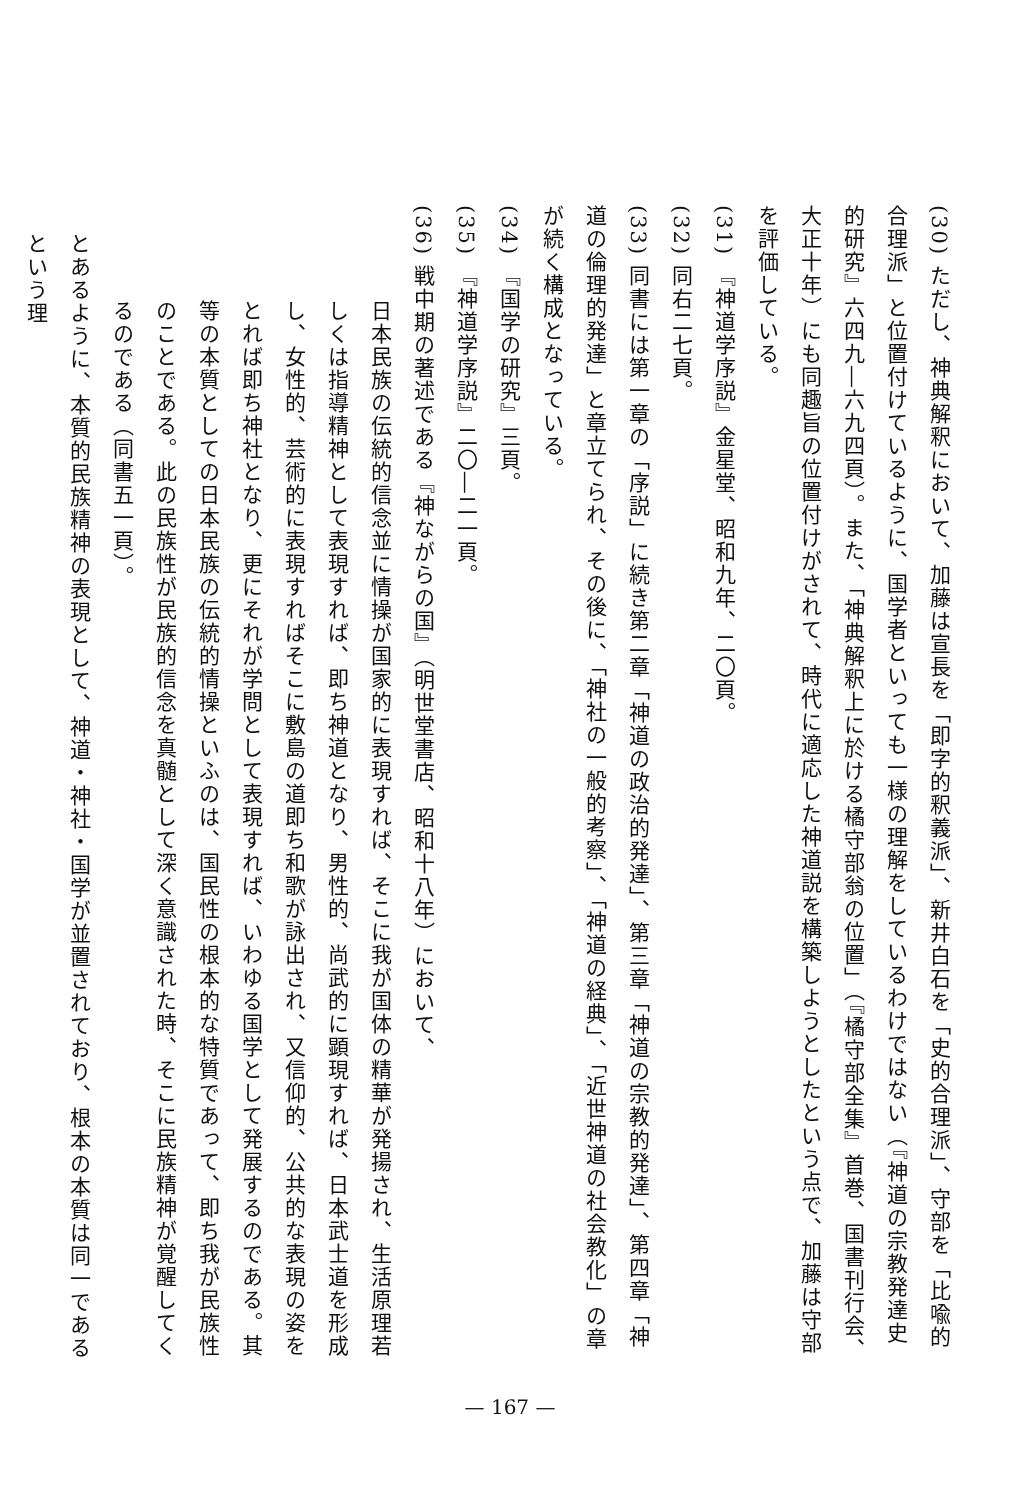(30) ただし、神典解釈において、加藤は宣長を「即字的釈義派」、新井白石を「史的合理派」、守部を「比喩的合理派」と位置付けているように、国学者といっても一様の理解をしているわけではない（『神道の宗教発達史的研究』六四九―六九四頁）。また、「神典解釈上に於ける橘守部翁の位置」（『橘守部全集』首巻、国書刊行会、大正十年）にも同趣旨の位置付けがされて、時代に適応した神道説を構築しようとしたという点で、加藤は守部を評価している。
(31) 『神道学序説』金星堂、昭和九年、二〇頁。
(32) 同右二七頁。
(33) 同書には第一章の「序説」に続き第二章「神道の政治的発達」、第三章「神道の宗教的発達」、第四章「神道の倫理的発達」と章立てられ、その後に、「神社の一般的考察」、「神道の経典」、「近世神道の社会教化」の章が続く構成となっている。
(34) 『国学の研究』三頁。
(35) 『神道学序説』二〇―二一頁。
(36) 戦中期の著述である『神ながらの国』（明世堂書店、昭和十八年）において、
日本民族の伝統的信念並に情操が国家的に表現すれば、そこに我が国体の精華が発揚され、生活原理若しくは指導精神として表現すれば、即ち神道となり、男性的、尚武的に顕現すれば、日本武士道を形成し、女性的、芸術的に表現すればそこに敷島の道即ち和歌が詠出され、又信仰的、公共的な表現の姿をとれば即ち神社となり、更にそれが学問として表現すれば、いわゆる国学として発展するのである。其等の本質としての日本民族の伝統的情操といふのは、国民性の根本的な特質であって、即ち我が民族性のことである。此の民族性が民族的信念を真髄として深く意識された時、そこに民族精神が覚醒してくるのである（同書五一頁）。
とあるように、本質的民族精神の表現として、神道・神社・国学が並置されており、根本の本質は同一であるという理
— 167 —